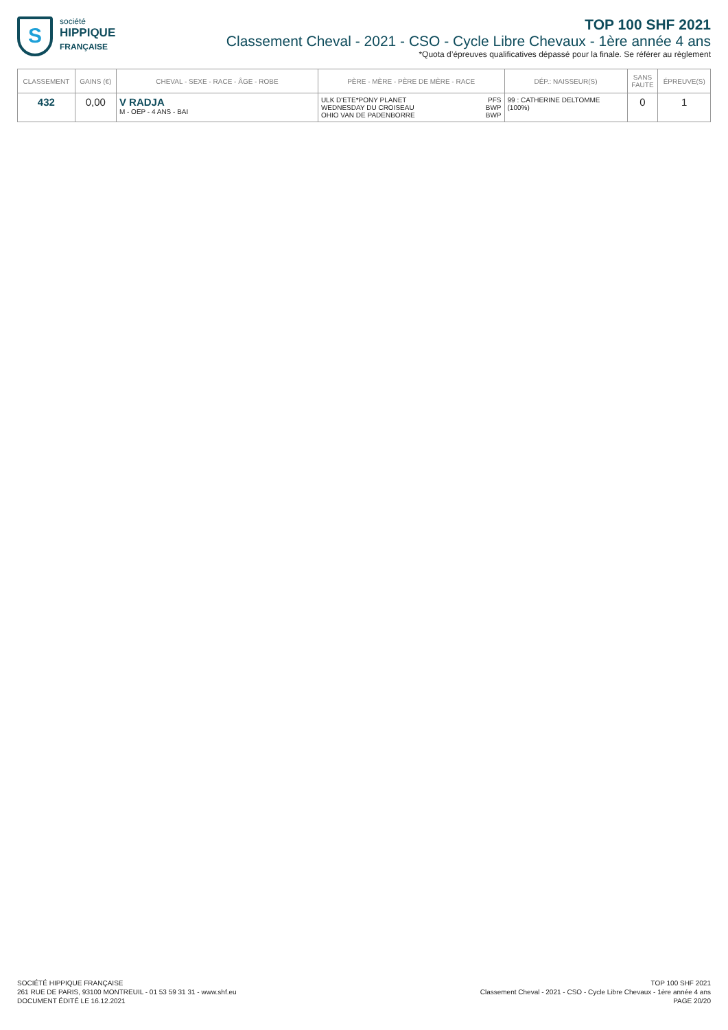S
société
HIPPIQUE
FRANÇAISE
TOP 100 SHF 2021
Classement Cheval - 2021 - CSO - Cycle Libre Chevaux - 1ère année 4 ans
*Quota d’épreuves qualificatives dépassé pour la finale. Se référer au règlement
| CLASSEMENT | GAINS (€) | CHEVAL - SEXE - RACE - ÂGE - ROBE | PÈRE - MÈRE - PÈRE DE MÈRE - RACE | | DÉP.: NAISSEUR(S) | SANS FAUTE | ÉPREUVE(S) |
| --- | --- | --- | --- | --- | --- | --- | --- |
| 432 | 0,00 | V RADJA M - OEP - 4 ANS - BAI | ULK D'ETE*PONY PLANET WEDNESDAY DU CROISEAU OHIO VAN DE PADENBORRE | PFS BWP BWP | 99 : CATHERINE DELTOMME (100%) | 0 | 1 |
SOCIÉTÉ HIPPIQUE FRANÇAISE
261 RUE DE PARIS, 93100 MONTREUIL - 01 53 59 31 31 - www.shf.eu
DOCUMENT ÉDITÉ LE 16.12.2021
TOP 100 SHF 2021
Classement Cheval - 2021 - CSO - Cycle Libre Chevaux - 1ère année 4 ans
PAGE 20/20